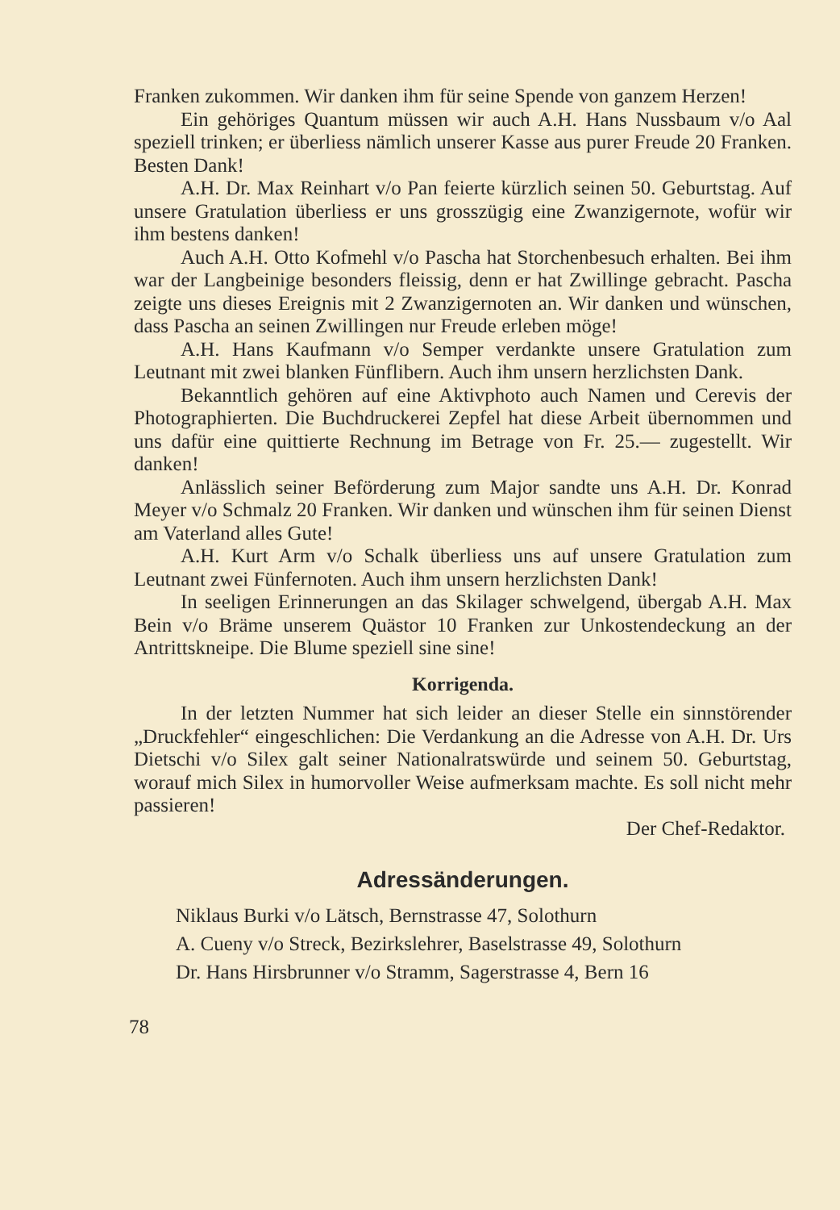Franken zukommen. Wir danken ihm für seine Spende von ganzem Herzen!
Ein gehöriges Quantum müssen wir auch A.H. Hans Nussbaum v/o Aal speziell trinken; er überliess nämlich unserer Kasse aus purer Freude 20 Franken. Besten Dank!
A.H. Dr. Max Reinhart v/o Pan feierte kürzlich seinen 50. Geburtstag. Auf unsere Gratulation überliess er uns grosszügig eine Zwanzigernote, wofür wir ihm bestens danken!
Auch A.H. Otto Kofmehl v/o Pascha hat Storchenbesuch erhalten. Bei ihm war der Langbeinige besonders fleissig, denn er hat Zwillinge gebracht. Pascha zeigte uns dieses Ereignis mit 2 Zwanzigernoten an. Wir danken und wünschen, dass Pascha an seinen Zwillingen nur Freude erleben möge!
A.H. Hans Kaufmann v/o Semper verdankte unsere Gratulation zum Leutnant mit zwei blanken Fünflibern. Auch ihm unsern herzlichsten Dank.
Bekanntlich gehören auf eine Aktivphoto auch Namen und Cerevis der Photographierten. Die Buchdruckerei Zepfel hat diese Arbeit übernommen und uns dafür eine quittierte Rechnung im Betrage von Fr. 25.— zugestellt. Wir danken!
Anlässlich seiner Beförderung zum Major sandte uns A.H. Dr. Konrad Meyer v/o Schmalz 20 Franken. Wir danken und wünschen ihm für seinen Dienst am Vaterland alles Gute!
A.H. Kurt Arm v/o Schalk überliess uns auf unsere Gratulation zum Leutnant zwei Fünfernoten. Auch ihm unsern herzlichsten Dank!
In seeligen Erinnerungen an das Skilager schwelgend, übergab A.H. Max Bein v/o Bräme unserem Quästor 10 Franken zur Unkostendeckung an der Antrittskneipe. Die Blume speziell sine sine!
Korrigenda.
In der letzten Nummer hat sich leider an dieser Stelle ein sinnstörender „Druckfehler“ eingeschlichen: Die Verdankung an die Adresse von A.H. Dr. Urs Dietschi v/o Silex galt seiner Nationalratswürde und seinem 50. Geburtstag, worauf mich Silex in humorvoller Weise aufmerksam machte. Es soll nicht mehr passieren!
Der Chef-Redaktor.
Adressänderungen.
Niklaus Burki v/o Lätsch, Bernstrasse 47, Solothurn
A. Cueny v/o Streck, Bezirkslehrer, Baselstrasse 49, Solothurn
Dr. Hans Hirsbrunner v/o Stramm, Sagerstrasse 4, Bern 16
78